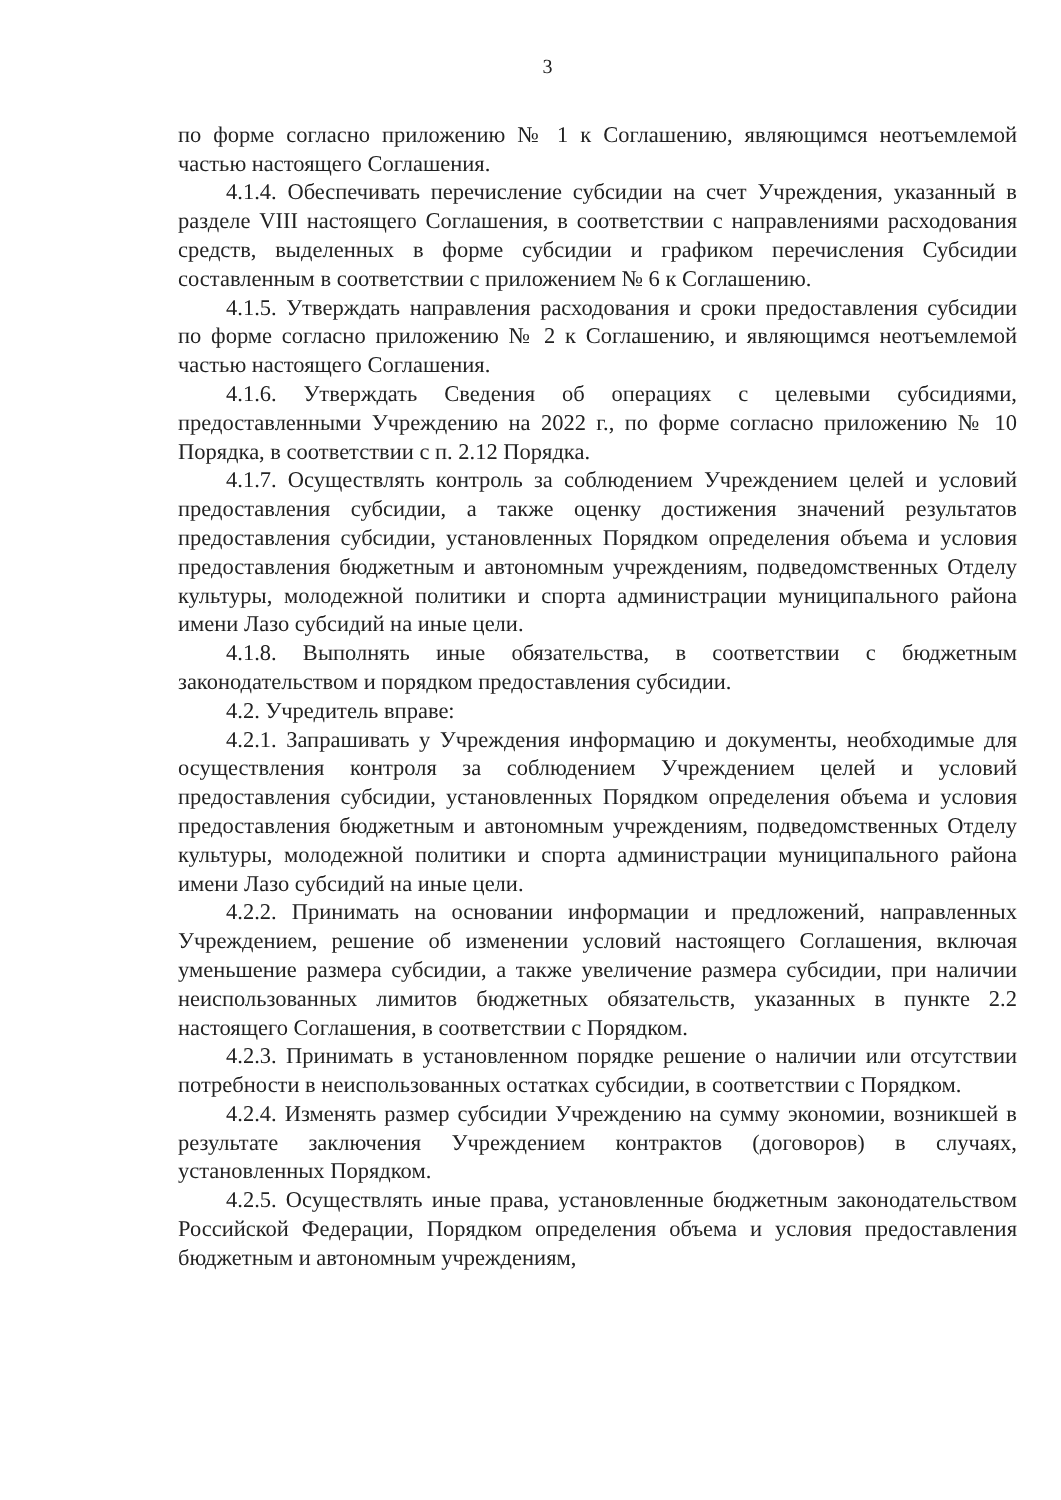3
по форме согласно приложению № 1 к Соглашению, являющимся неотъемлемой частью настоящего Соглашения.
4.1.4. Обеспечивать перечисление субсидии на счет Учреждения, указанный в разделе VIII настоящего Соглашения, в соответствии с направлениями расходования средств, выделенных в форме субсидии и графиком перечисления Субсидии составленным в соответствии с приложением № 6 к Соглашению.
4.1.5. Утверждать направления расходования и сроки предоставления субсидии по форме согласно приложению № 2 к Соглашению, и являющимся неотъемлемой частью настоящего Соглашения.
4.1.6. Утверждать Сведения об операциях с целевыми субсидиями, предоставленными Учреждению на 2022 г., по форме согласно приложению № 10 Порядка, в соответствии с п. 2.12 Порядка.
4.1.7. Осуществлять контроль за соблюдением Учреждением целей и условий предоставления субсидии, а также оценку достижения значений результатов предоставления субсидии, установленных Порядком определения объема и условия предоставления бюджетным и автономным учреждениям, подведомственных Отделу культуры, молодежной политики и спорта администрации муниципального района имени Лазо субсидий на иные цели.
4.1.8. Выполнять иные обязательства, в соответствии с бюджетным законодательством и порядком предоставления субсидии.
4.2. Учредитель вправе:
4.2.1. Запрашивать у Учреждения информацию и документы, необходимые для осуществления контроля за соблюдением Учреждением целей и условий предоставления субсидии, установленных Порядком определения объема и условия предоставления бюджетным и автономным учреждениям, подведомственных Отделу культуры, молодежной политики и спорта администрации муниципального района имени Лазо субсидий на иные цели.
4.2.2. Принимать на основании информации и предложений, направленных Учреждением, решение об изменении условий настоящего Соглашения, включая уменьшение размера субсидии, а также увеличение размера субсидии, при наличии неиспользованных лимитов бюджетных обязательств, указанных в пункте 2.2 настоящего Соглашения, в соответствии с Порядком.
4.2.3. Принимать в установленном порядке решение о наличии или отсутствии потребности в неиспользованных остатках субсидии, в соответствии с Порядком.
4.2.4. Изменять размер субсидии Учреждению на сумму экономии, возникшей в результате заключения Учреждением контрактов (договоров) в случаях, установленных Порядком.
4.2.5. Осуществлять иные права, установленные бюджетным законодательством Российской Федерации, Порядком определения объема и условия предоставления бюджетным и автономным учреждениям,